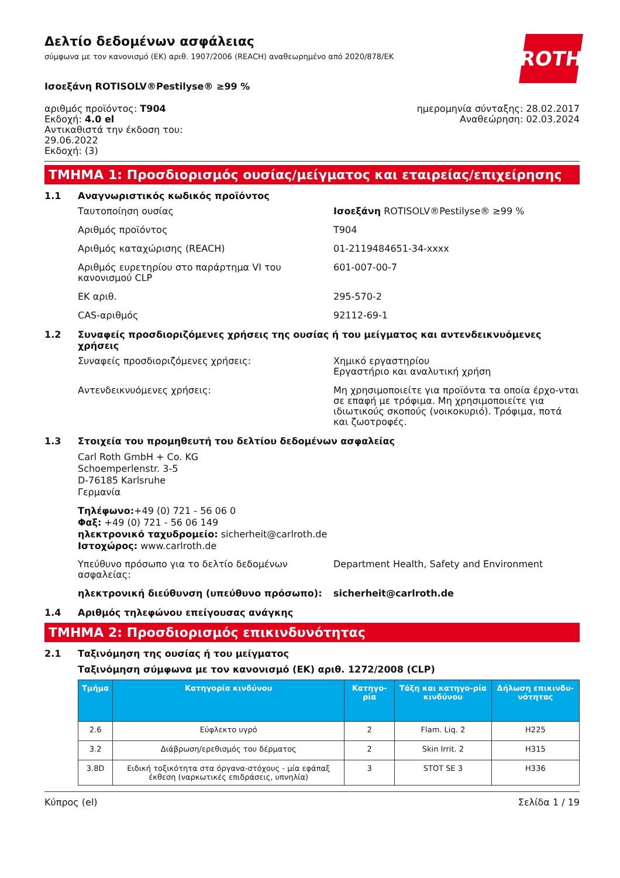ROTH
Δελτίο δεδομένων ασφάλειας
σύμφωνα με τον κανονισμό (ΕΚ) αριθ. 1907/2006 (REACH) αναθεωρημένο από 2020/878/ΕΚ
Ισοεξάνη ROTISOLV®Pestilyse® ≥99 %
αριθμός προϊόντος: T904
Εκδοχή: 4.0 el
Αντικαθιστά την έκδοση του:
29.06.2022
Εκδοχή: (3)
ημερομηνία σύνταξης: 28.02.2017
Αναθεώρηση: 02.03.2024
ΤΜΗΜΑ 1: Προσδιορισμός ουσίας/μείγματος και εταιρείας/επιχείρησης
1.1 Αναγνωριστικός κωδικός προϊόντος
Ταυτοποίηση ουσίας Ισοεξάνη ROTISOLV®Pestilyse® ≥99 %
Αριθμός προϊόντος T904
Αριθμός καταχώρισης (REACH) 01-2119484651-34-xxxx
Αριθμός ευρετηρίου στο παράρτημα VI του κανονισμού CLP
601-007-00-7
ΕΚ αριθ. 295-570-2
CAS-αριθμός 92112-69-1
1.2 Συναφείς προσδιοριζόμενες χρήσεις της ουσίας ή του μείγματος και αντενδεικνυόμενες χρήσεις
Συναφείς προσδιοριζόμενες χρήσεις: Χημικό εργαστηρίου
Εργαστήριο και αναλυτική χρήση
Αντενδεικνυόμενες χρήσεις: Μη χρησιμοποιείτε για προϊόντα τα οποία έρχο-νται σε επαφή με τρόφιμα. Μη χρησιμοποιείτε για ιδιωτικούς σκοπούς (νοικοκυριό). Τρόφιμα, ποτά και ζωοτροφές.
1.3 Στοιχεία του προμηθευτή του δελτίου δεδομένων ασφαλείας
Carl Roth GmbH + Co. KG
Schoemperlenstr. 3-5
D-76185 Karlsruhe
Γερμανία
Τηλέφωνο:+49 (0) 721 - 56 06 0
Φαξ: +49 (0) 721 - 56 06 149
ηλεκτρονικό ταχυδρομείο: sicherheit@carlroth.de
Ιστοχώρος: www.carlroth.de
Υπεύθυνο πρόσωπο για το δελτίο δεδομένων ασφαλείας:
Department Health, Safety and Environment
ηλεκτρονική διεύθυνση (υπεύθυνο πρόσωπο): sicherheit@carlroth.de
1.4 Αριθμός τηλεφώνου επείγουσας ανάγκης
ΤΜΗΜΑ 2: Προσδιορισμός επικινδυνότητας
2.1 Ταξινόμηση της ουσίας ή του μείγματος
Ταξινόμηση σύμφωνα με τον κανονισμό (ΕΚ) αριθ. 1272/2008 (CLP)
| Τμήμα | Κατηγορία κινδύνου | Κατηγο-ρία | Τάξη και κατηγο-ρία κινδύνου | Δήλωση επικινδυ-νότητας |
| --- | --- | --- | --- | --- |
| 2.6 | Εύφλεκτο υγρό | 2 | Flam. Liq. 2 | H225 |
| 3.2 | Διάβρωση/ερεθισμός του δέρματος | 2 | Skin Irrit. 2 | H315 |
| 3.8D | Ειδική τοξικότητα στα όργανα-στόχους - μία εφάπαξ έκθεση (ναρκωτικές επιδράσεις, υπνηλία) | 3 | STOT SE 3 | H336 |
Κύπρος (el) Σελίδα 1 / 19